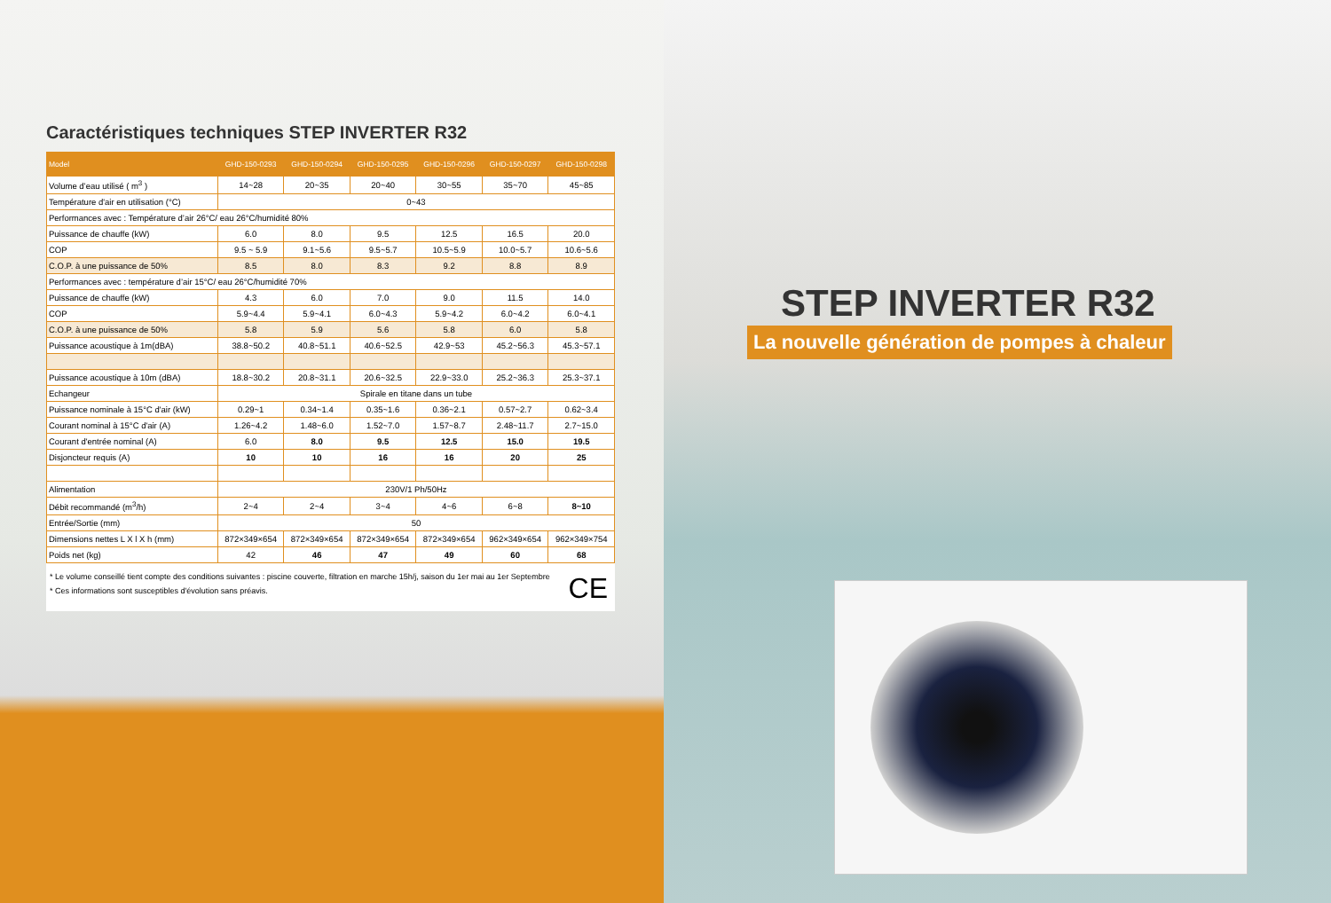Caractéristiques techniques STEP INVERTER R32
| Model | GHD-150-0293 | GHD-150-0294 | GHD-150-0295 | GHD-150-0296 | GHD-150-0297 | GHD-150-0298 |
| --- | --- | --- | --- | --- | --- | --- |
| Volume d’eau utilisé ( m<sup>3</sup> ) | 14~28 | 20~35 | 20~40 | 30~55 | 35~70 | 45~85 |
| Température d'air en utilisation (°C) | 0~43 | | | | | |
| Performances avec : Température d’air 26°C/ eau 26°C/humidité 80% | | | | | | |
| Puissance de chauffe (kW) | 6.0 | 8.0 | 9.5 | 12.5 | 16.5 | 20.0 |
| COP | 9.5 ~ 5.9 | 9.1~5.6 | 9.5~5.7 | 10.5~5.9 | 10.0~5.7 | 10.6~5.6 |
| C.O.P. à une puissance de 50% | 8.5 | 8.0 | 8.3 | 9.2 | 8.8 | 8.9 |
| Performances avec : température d’air 15°C/ eau 26°C/humidité 70% | | | | | | |
| Puissance de chauffe (kW) | 4.3 | 6.0 | 7.0 | 9.0 | 11.5 | 14.0 |
| COP | 5.9~4.4 | 5.9~4.1 | 6.0~4.3 | 5.9~4.2 | 6.0~4.2 | 6.0~4.1 |
| C.O.P. à une puissance de 50% | 5.8 | 5.9 | 5.6 | 5.8 | 6.0 | 5.8 |
| Puissance acoustique à 1m(dBA) | 38.8~50.2 | 40.8~51.1 | 40.6~52.5 | 42.9~53 | 45.2~56.3 | 45.3~57.1 |
| Puissance acoustique à 10m (dBA) | 18.8~30.2 | 20.8~31.1 | 20.6~32.5 | 22.9~33.0 | 25.2~36.3 | 25.3~37.1 |
| Echangeur | Spirale en titane dans un tube | | | | | |
| Puissance nominale à 15°C d'air (kW) | 0.29~1 | 0.34~1.4 | 0.35~1.6 | 0.36~2.1 | 0.57~2.7 | 0.62~3.4 |
| Courant nominal à 15°C d'air (A) | 1.26~4.2 | 1.48~6.0 | 1.52~7.0 | 1.57~8.7 | 2.48~11.7 | 2.7~15.0 |
| Courant d'entrée nominal (A) | 6.0 | 8.0 | 9.5 | 12.5 | 15.0 | 19.5 |
| Disjoncteur requis (A) | 10 | 10 | 16 | 16 | 20 | 25 |
| Alimentation | 230V/1 Ph/50Hz | | | | | |
| Débit recommandé (m<sup>3</sup>/h) | 2~4 | 2~4 | 3~4 | 4~6 | 6~8 | 8~10 |
| Entrée/Sortie (mm) | 50 | | | | | |
| Dimensions nettes L X l X h (mm) | 872×349×654 | 872×349×654 | 872×349×654 | 872×349×654 | 962×349×654 | 962×349×754 |
| Poids net (kg) | 42 | 46 | 47 | 49 | 60 | 68 |
* Le volume conseillé tient compte des conditions suivantes : piscine couverte, filtration en marche 15h/j, saison du 1er mai au 1er Septembre
* Ces informations sont susceptibles d'évolution sans préavis.
CE
STEP INVERTER R32
La nouvelle génération de pompes à chaleur